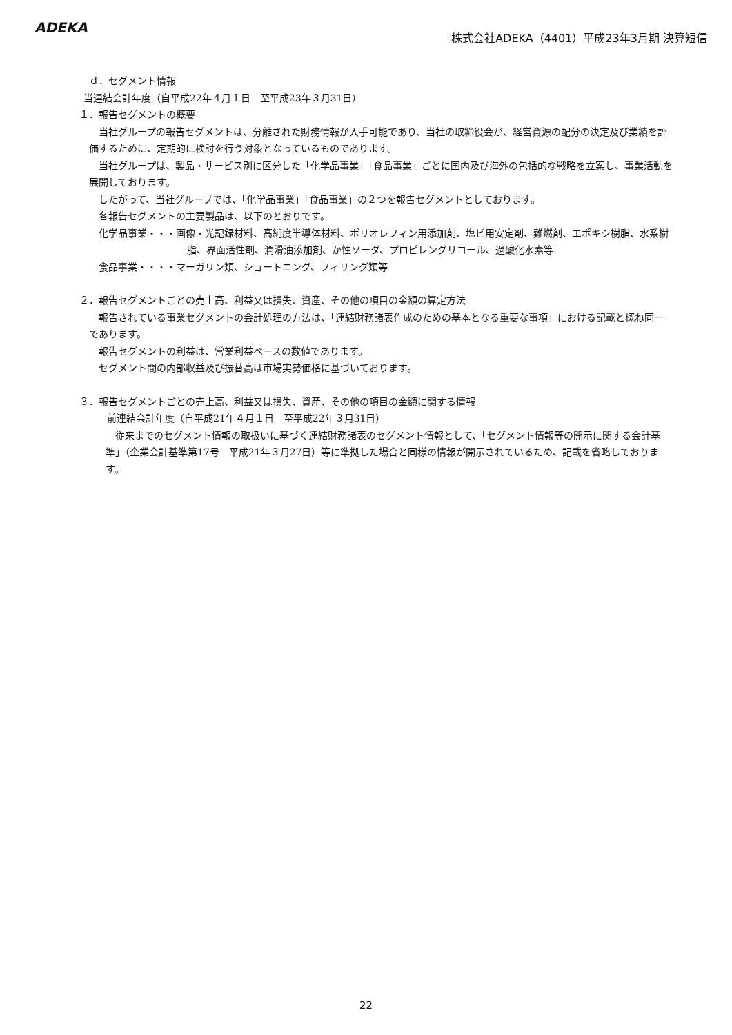ADEKA
株式会社ADEKA（4401）平成23年3月期 決算短信
ｄ．セグメント情報
当連結会計年度（自平成22年４月１日　至平成23年３月31日）
１．報告セグメントの概要
当社グループの報告セグメントは、分離された財務情報が入手可能であり、当社の取締役会が、経営資源の配分の決定及び業績を評価するために、定期的に検討を行う対象となっているものであります。
当社グループは、製品・サービス別に区分した「化学品事業」「食品事業」ごとに国内及び海外の包括的な戦略を立案し、事業活動を展開しております。
したがって、当社グループでは、「化学品事業」「食品事業」の２つを報告セグメントとしております。
各報告セグメントの主要製品は、以下のとおりです。
化学品事業・・・画像・光記録材料、高純度半導体材料、ポリオレフィン用添加剤、塩ビ用安定剤、難燃剤、エポキシ樹脂、水系樹脂、界面活性剤、潤滑油添加剤、か性ソーダ、プロピレングリコール、過酸化水素等
食品事業・・・・マーガリン類、ショートニング、フィリング類等
２．報告セグメントごとの売上高、利益又は損失、資産、その他の項目の金額の算定方法
報告されている事業セグメントの会計処理の方法は、「連結財務諸表作成のための基本となる重要な事項」における記載と概ね同一であります。
報告セグメントの利益は、営業利益ベースの数値であります。
セグメント間の内部収益及び振替高は市場実勢価格に基づいております。
３．報告セグメントごとの売上高、利益又は損失、資産、その他の項目の金額に関する情報
前連結会計年度（自平成21年４月１日　至平成22年３月31日）
従来までのセグメント情報の取扱いに基づく連結財務諸表のセグメント情報として、「セグメント情報等の開示に関する会計基準」（企業会計基準第17号　平成21年３月27日）等に準拠した場合と同様の情報が開示されているため、記載を省略しております。
22